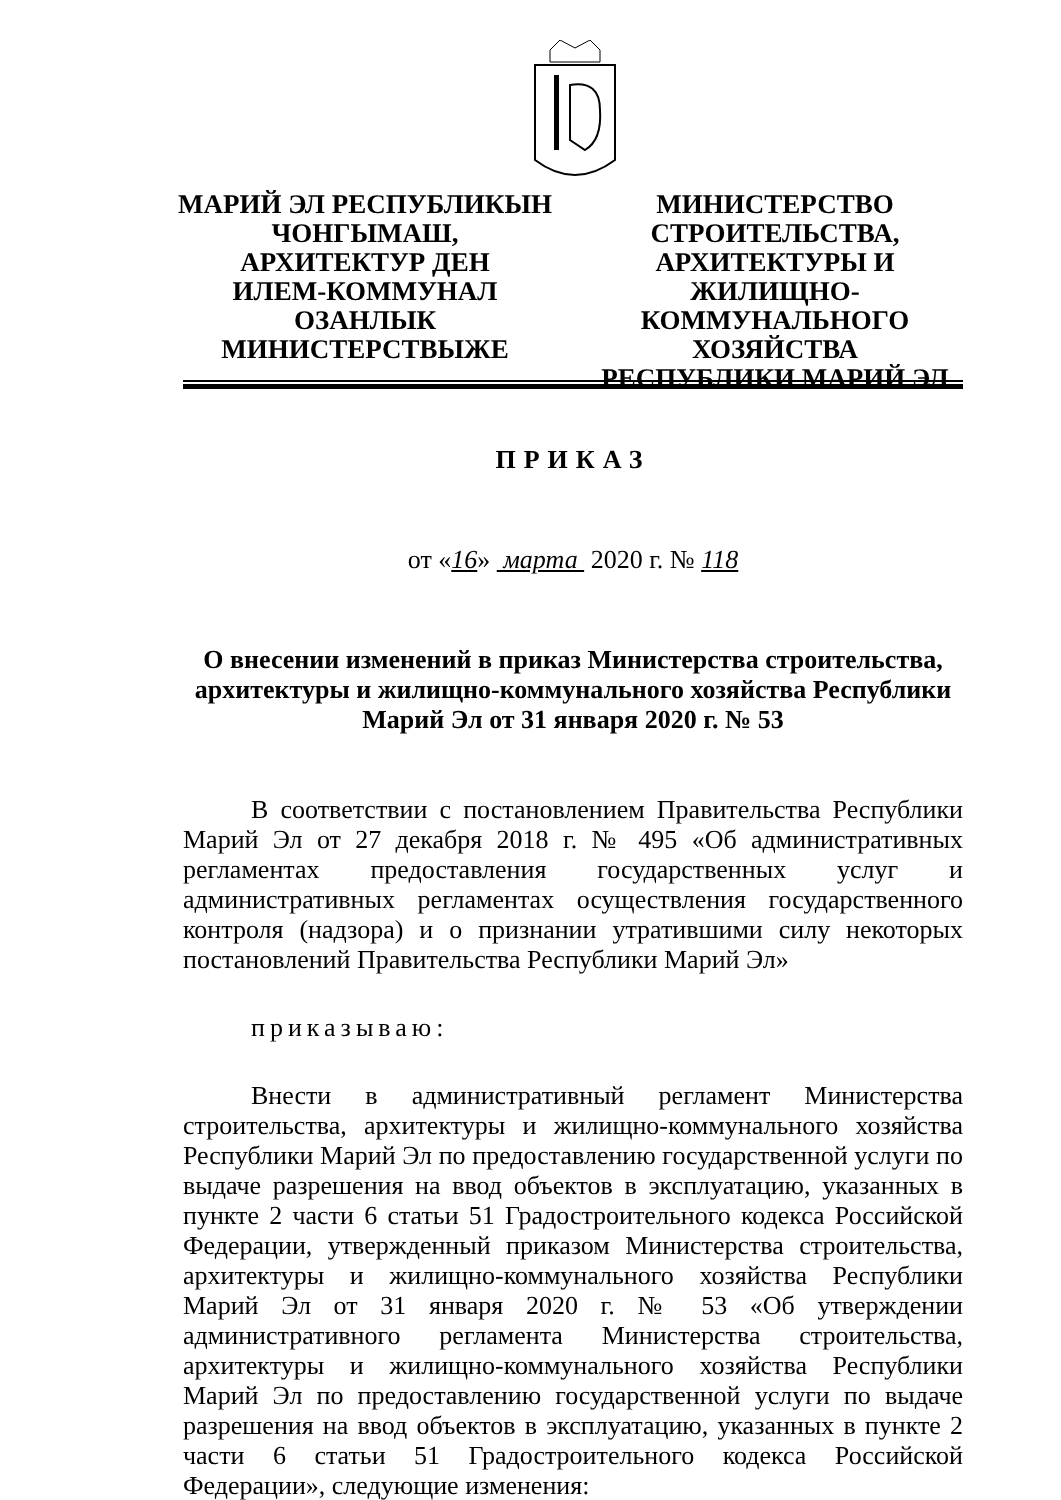МАРИЙ ЭЛ РЕСПУБЛИКЫН
ЧОНГЫМАШ,
АРХИТЕКТУР ДЕН
ИЛЕМ-КОММУНАЛ
ОЗАНЛЫК
МИНИСТЕРСТВЫЖЕ
МИНИСТЕРСТВО
СТРОИТЕЛЬСТВА,
АРХИТЕКТУРЫ И ЖИЛИЩНО-
КОММУНАЛЬНОГО
ХОЗЯЙСТВА
РЕСПУБЛИКИ МАРИЙ ЭЛ
ПРИКАЗ
от «16» марта 2020 г. № 118
О внесении изменений в приказ Министерства строительства, архитектуры и жилищно-коммунального хозяйства Республики Марий Эл от 31 января 2020 г. № 53
В соответствии с постановлением Правительства Республики Марий Эл от 27 декабря 2018 г. № 495 «Об административных регламентах предоставления государственных услуг и административных регламентах осуществления государственного контроля (надзора) и о признании утратившими силу некоторых постановлений Правительства Республики Марий Эл»
приказываю:
Внести в административный регламент Министерства строительства, архитектуры и жилищно-коммунального хозяйства Республики Марий Эл по предоставлению государственной услуги по выдаче разрешения на ввод объектов в эксплуатацию, указанных в пункте 2 части 6 статьи 51 Градостроительного кодекса Российской Федерации, утвержденный приказом Министерства строительства, архитектуры и жилищно-коммунального хозяйства Республики Марий Эл от 31 января 2020 г. № 53 «Об утверждении административного регламента Министерства строительства, архитектуры и жилищно-коммунального хозяйства Республики Марий Эл по предоставлению государственной услуги по выдаче разрешения на ввод объектов в эксплуатацию, указанных в пункте 2 части 6 статьи 51 Градостроительного кодекса Российской Федерации», следующие изменения: